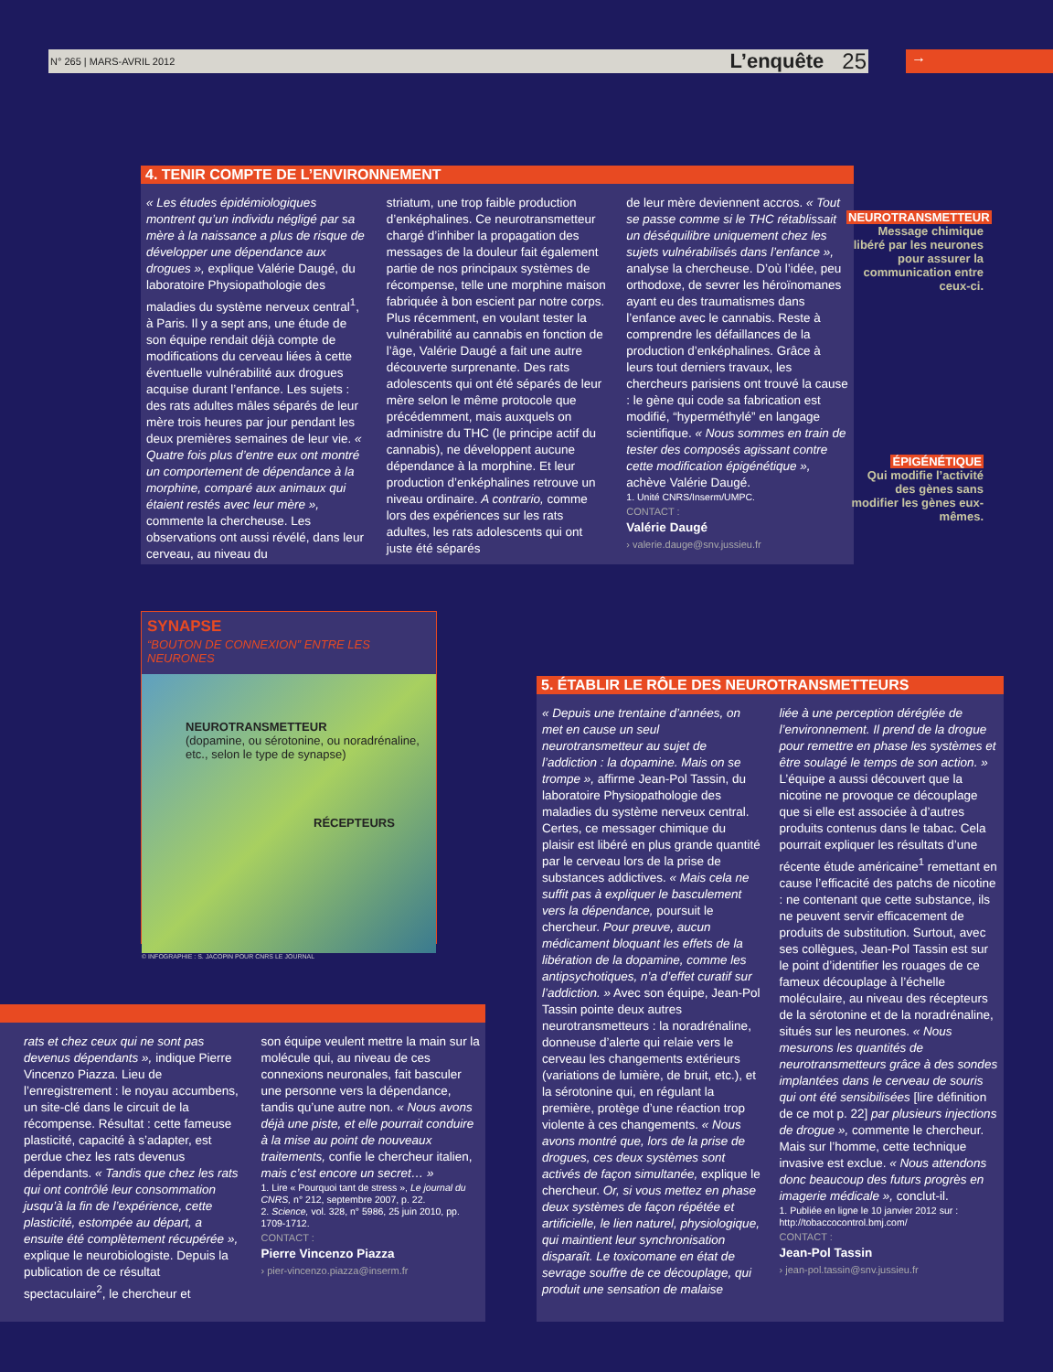N° 265 | MARS-AVRIL 2012 L’enquête 25 →
4. TENIR COMPTE DE L’ENVIRONNEMENT
« Les études épidémiologiques montrent qu’un individu négligé par sa mère à la naissance a plus de risque de développer une dépendance aux drogues », explique Valérie Daugé, du laboratoire Physiopathologie des maladies du système nerveux central<sup>1</sup>, à Paris. Il y a sept ans, une étude de son équipe rendait déjà compte de modifications du cerveau liées à cette éventuelle vulnérabilité aux drogues acquise durant l’enfance. Les sujets : des rats adultes mâles séparés de leur mère trois heures par jour pendant les deux premières semaines de leur vie. « Quatre fois plus d’entre eux ont montré un comportement de dépendance à la morphine, comparé aux animaux qui étaient restés avec leur mère », commente la chercheuse. Les observations ont aussi révélé, dans leur cerveau, au niveau du
striatum, une trop faible production d’enképhalines. Ce neurotransmetteur chargé d’inhiber la propagation des messages de la douleur fait également partie de nos principaux systèmes de récompense, telle une morphine maison fabriquée à bon escient par notre corps. Plus récemment, en voulant tester la vulnérabilité au cannabis en fonction de l’âge, Valérie Daugé a fait une autre découverte surprenante. Des rats adolescents qui ont été séparés de leur mère selon le même protocole que précédemment, mais auxquels on administre du THC (le principe actif du cannabis), ne développent aucune dépendance à la morphine. Et leur production d’enképhalines retrouve un niveau ordinaire. A contrario, comme lors des expériences sur les rats adultes, les rats adolescents qui ont juste été séparés
de leur mère deviennent accros. « Tout se passe comme si le THC rétablissait un déséquilibre uniquement chez les sujets vulnérabilisés dans l’enfance », analyse la chercheuse. D’où l’idée, peu orthodoxe, de sevrer les héroïnomanes ayant eu des traumatismes dans l’enfance avec le cannabis. Reste à comprendre les défaillances de la production d’enképhalines. Grâce à leurs tout derniers travaux, les chercheurs parisiens ont trouvé la cause : le gène qui code sa fabrication est modifié, “hyperméthylé” en langage scientifique. « Nous sommes en train de tester des composés agissant contre cette modification épigénétique », achève Valérie Daugé.
1. Unité CNRS/Inserm/UMPC.
CONTACT :
Valérie Daugé
› valerie.dauge@snv.jussieu.fr
NEUROTRANSMETTEUR
Message chimique libéré par les neurones pour assurer la communication entre ceux-ci.
ÉPIGÉNÉTIQUE
Qui modifie l’activité des gènes sans modifier les gènes eux-mêmes.
SYNAPSE
“BOUTON DE CONNEXION” ENTRE LES NEURONES
NEUROTRANSMETTEUR
(dopamine, ou sérotonine, ou noradrénaline, etc., selon le type de synapse)
RÉCEPTEURS
© INFOGRAPHIE : S. JACOPIN POUR CNRS LE JOURNAL
rats et chez ceux qui ne sont pas devenus dépendants », indique Pierre Vincenzo Piazza. Lieu de l’enregistrement : le noyau accumbens, un site-clé dans le circuit de la récompense. Résultat : cette fameuse plasticité, capacité à s’adapter, est perdue chez les rats devenus dépendants. « Tandis que chez les rats qui ont contrôlé leur consommation jusqu’à la fin de l’expérience, cette plasticité, estompée au départ, a ensuite été complètement récupérée », explique le neurobiologiste. Depuis la publication de ce résultat spectaculaire<sup>2</sup>, le chercheur et
son équipe veulent mettre la main sur la molécule qui, au niveau de ces connexions neuronales, fait basculer une personne vers la dépendance, tandis qu’une autre non. « Nous avons déjà une piste, et elle pourrait conduire à la mise au point de nouveaux traitements, confie le chercheur italien, mais c’est encore un secret… »
1. Lire « Pourquoi tant de stress », Le journal du CNRS, n° 212, septembre 2007, p. 22.
2. Science, vol. 328, n° 5986, 25 juin 2010, pp. 1709-1712.
CONTACT :
Pierre Vincenzo Piazza
› pier-vincenzo.piazza@inserm.fr
5. ÉTABLIR LE RÔLE DES NEUROTRANSMETTEURS
« Depuis une trentaine d’années, on met en cause un seul neurotransmetteur au sujet de l’addiction : la dopamine. Mais on se trompe », affirme Jean-Pol Tassin, du laboratoire Physiopathologie des maladies du système nerveux central. Certes, ce messager chimique du plaisir est libéré en plus grande quantité par le cerveau lors de la prise de substances addictives. « Mais cela ne suffit pas à expliquer le basculement vers la dépendance, poursuit le chercheur. Pour preuve, aucun médicament bloquant les effets de la libération de la dopamine, comme les antipsychotiques, n’a d’effet curatif sur l’addiction. » Avec son équipe, Jean-Pol Tassin pointe deux autres neurotransmetteurs : la noradrénaline, donneuse d’alerte qui relaie vers le cerveau les changements extérieurs (variations de lumière, de bruit, etc.), et la sérotonine qui, en régulant la première, protège d’une réaction trop violente à ces changements. « Nous avons montré que, lors de la prise de drogues, ces deux systèmes sont activés de façon simultanée, explique le chercheur. Or, si vous mettez en phase deux systèmes de façon répétée et artificielle, le lien naturel, physiologique, qui maintient leur synchronisation disparaît. Le toxicomane en état de sevrage souffre de ce découplage, qui produit une sensation de malaise
liée à une perception déréglée de l’environnement. Il prend de la drogue pour remettre en phase les systèmes et être soulagé le temps de son action. » L’équipe a aussi découvert que la nicotine ne provoque ce découplage que si elle est associée à d’autres produits contenus dans le tabac. Cela pourrait expliquer les résultats d’une récente étude américaine<sup>1</sup> remettant en cause l’efficacité des patchs de nicotine : ne contenant que cette substance, ils ne peuvent servir efficacement de produits de substitution. Surtout, avec ses collègues, Jean-Pol Tassin est sur le point d’identifier les rouages de ce fameux découplage à l’échelle moléculaire, au niveau des récepteurs de la sérotonine et de la noradrénaline, situés sur les neurones. « Nous mesurons les quantités de neurotransmetteurs grâce à des sondes implantées dans le cerveau de souris qui ont été sensibilisées [lire définition de ce mot p. 22] par plusieurs injections de drogue », commente le chercheur. Mais sur l’homme, cette technique invasive est exclue. « Nous attendons donc beaucoup des futurs progrès en imagerie médicale », conclut-il.
1. Publiée en ligne le 10 janvier 2012 sur : http://tobaccocontrol.bmj.com/
CONTACT :
Jean-Pol Tassin
› jean-pol.tassin@snv.jussieu.fr